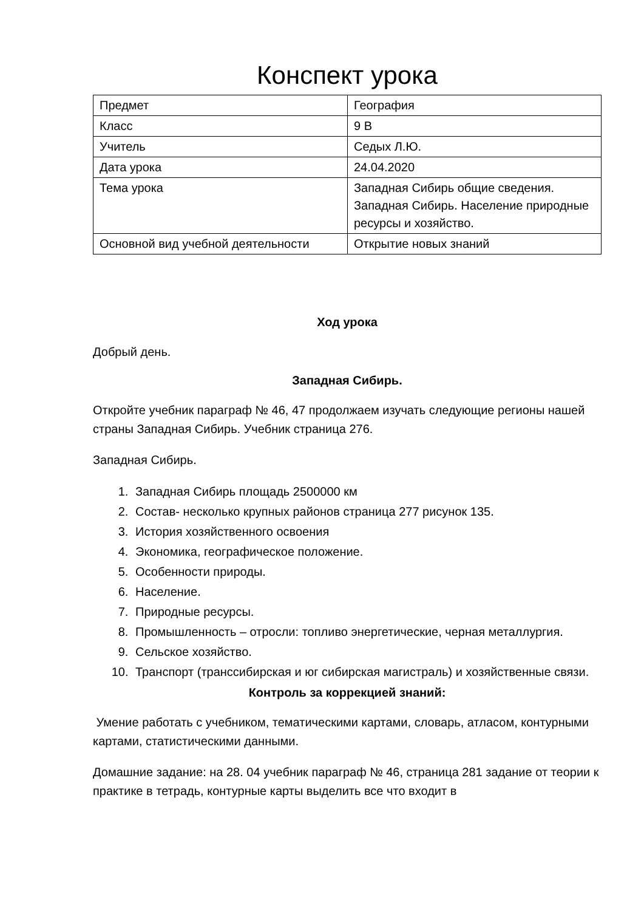Конспект урока
| Предмет | География |
| Класс | 9 В |
| Учитель | Седых Л.Ю. |
| Дата урока | 24.04.2020 |
| Тема урока | Западная Сибирь общие сведения. Западная Сибирь. Население природные ресурсы и хозяйство. |
| Основной вид учебной деятельности | Открытие новых знаний |
Ход урока
Добрый день.
Западная Сибирь.
Откройте учебник параграф № 46, 47 продолжаем изучать следующие регионы нашей страны Западная Сибирь. Учебник страница 276.
Западная Сибирь.
1. Западная Сибирь площадь 2500000 км
2. Состав- несколько крупных районов страница 277 рисунок 135.
3. История хозяйственного освоения
4. Экономика, географическое положение.
5. Особенности природы.
6. Население.
7. Природные ресурсы.
8. Промышленность – отросли: топливо энергетические, черная металлургия.
9. Сельское хозяйство.
10. Транспорт (транссибирская и юг сибирская магистраль) и хозяйственные связи.
Контроль за коррекцией знаний:
Умение работать с учебником, тематическими картами, словарь, атласом, контурными картами, статистическими данными.
Домашние задание: на 28. 04 учебник параграф № 46, страница 281 задание от теории к практике в тетрадь, контурные карты выделить все что входит в